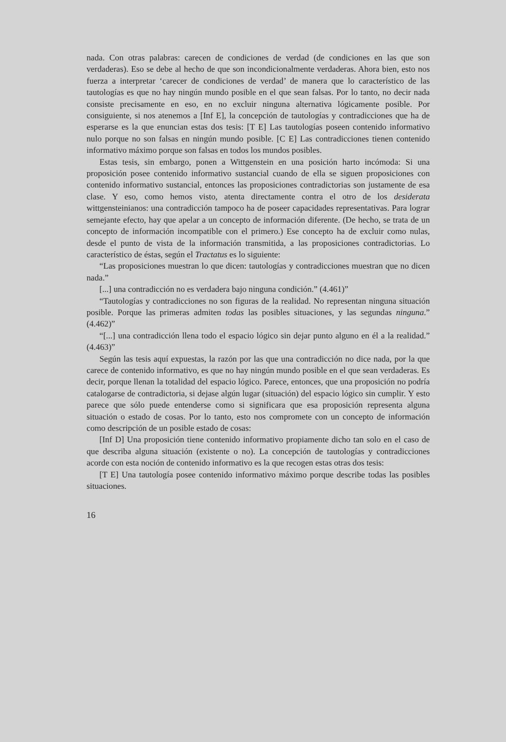nada. Con otras palabras: carecen de condiciones de verdad (de condiciones en las que son verdaderas). Eso se debe al hecho de que son incondicionalmente verdaderas. Ahora bien, esto nos fuerza a interpretar ‘carecer de condiciones de verdad’ de manera que lo característico de las tautologías es que no hay ningún mundo posible en el que sean falsas. Por lo tanto, no decir nada consiste precisamente en eso, en no excluir ninguna alternativa lógicamente posible. Por consiguiente, si nos atenemos a [Inf E], la concepción de tautologías y contradicciones que ha de esperarse es la que enuncian estas dos tesis: [T E] Las tautologías poseen contenido informativo nulo porque no son falsas en ningún mundo posible. [C E] Las contradicciones tienen contenido informativo máximo porque son falsas en todos los mundos posibles.
Estas tesis, sin embargo, ponen a Wittgenstein en una posición harto incómoda: Si una proposición posee contenido informativo sustancial cuando de ella se siguen proposiciones con contenido informativo sustancial, entonces las proposiciones contradictorias son justamente de esa clase. Y eso, como hemos visto, atenta directamente contra el otro de los desiderata wittgensteinianos: una contradicción tampoco ha de poseer capacidades representativas. Para lograr semejante efecto, hay que apelar a un concepto de información diferente. (De hecho, se trata de un concepto de información incompatible con el primero.) Ese concepto ha de excluir como nulas, desde el punto de vista de la información transmitida, a las proposiciones contradictorias. Lo característico de éstas, según el Tractatus es lo siguiente:
“Las proposiciones muestran lo que dicen: tautologías y contradicciones muestran que no dicen nada.”
[...] una contradicción no es verdadera bajo ninguna condición.” (4.461)”
“Tautologías y contradicciones no son figuras de la realidad. No representan ninguna situación posible. Porque las primeras admiten todas las posibles situaciones, y las segundas ninguna.” (4.462)”
“[...] una contradicción llena todo el espacio lógico sin dejar punto alguno en él a la realidad.” (4.463)”
Según las tesis aquí expuestas, la razón por las que una contradicción no dice nada, por la que carece de contenido informativo, es que no hay ningún mundo posible en el que sean verdaderas. Es decir, porque llenan la totalidad del espacio lógico. Parece, entonces, que una proposición no podría catalogarse de contradictoria, si dejase algún lugar (situación) del espacio lógico sin cumplir. Y esto parece que sólo puede entenderse como si significara que esa proposición representa alguna situación o estado de cosas. Por lo tanto, esto nos compromete con un concepto de información como descripción de un posible estado de cosas:
[Inf D] Una proposición tiene contenido informativo propiamente dicho tan solo en el caso de que describa alguna situación (existente o no). La concepción de tautologías y contradicciones acorde con esta noción de contenido informativo es la que recogen estas otras dos tesis:
[T E] Una tautología posee contenido informativo máximo porque describe todas las posibles situaciones.
16